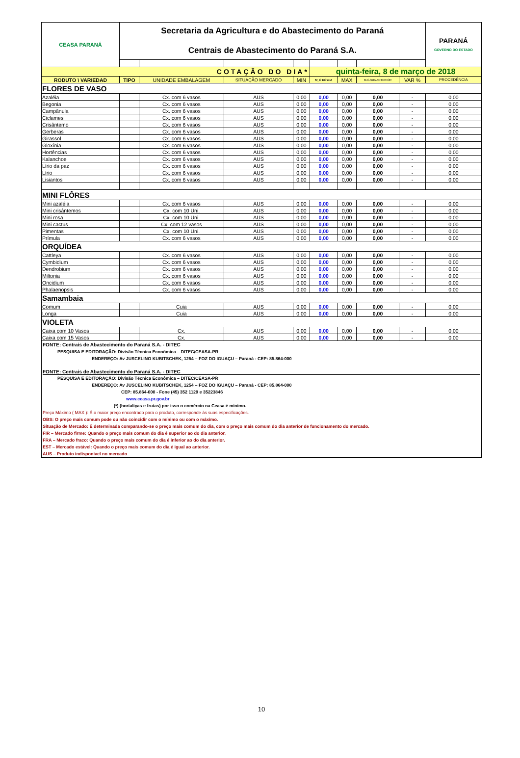| CEASA PARANÁ | Secretaria da Agricultura e do Abastecimento do Paraná Centrais de Abastecimento do Paraná S.A. | | | | | | | | PARANÁ GOVERNO DO ESTADO |
| COTAÇÃO DO DIA* | | | | | quinta-feira, 8 de março de 2018 | | | | |
| RODUTO \ VARIEDAD | TIPO | UNIDADE EMBALAGEM | SITUAÇÃO MERCADO | MIN | M_C DO DIA | MAX | M.C./DIA ANTERIOR | VAR % | PROCEDÊNCIA |
| FLORES DE VASO | | | | | | | | | |
| Azaléia | | Cx. com 6 vasos | AUS | 0,00 | 0,00 | 0,00 | 0,00 | - | 0,00 |
| Begonia | | Cx. com 6 vasos | AUS | 0,00 | 0,00 | 0,00 | 0,00 | - | 0,00 |
| Campânula | | Cx. com 6 vasos | AUS | 0,00 | 0,00 | 0,00 | 0,00 | - | 0,00 |
| Ciclames | | Cx. com 6 vasos | AUS | 0,00 | 0,00 | 0,00 | 0,00 | - | 0,00 |
| Crisântemo | | Cx. com 6 vasos | AUS | 0,00 | 0,00 | 0,00 | 0,00 | - | 0,00 |
| Gerberas | | Cx. com 6 vasos | AUS | 0,00 | 0,00 | 0,00 | 0,00 | - | 0,00 |
| Girassol | | Cx. com 6 vasos | AUS | 0,00 | 0,00 | 0,00 | 0,00 | - | 0,00 |
| Gloxínia | | Cx. com 6 vasos | AUS | 0,00 | 0,00 | 0,00 | 0,00 | - | 0,00 |
| Hortências | | Cx. com 6 vasos | AUS | 0,00 | 0,00 | 0,00 | 0,00 | - | 0,00 |
| Kalanchoe | | Cx. com 6 vasos | AUS | 0,00 | 0,00 | 0,00 | 0,00 | - | 0,00 |
| Lírio da paz | | Cx. com 6 vasos | AUS | 0,00 | 0,00 | 0,00 | 0,00 | - | 0,00 |
| Lírio | | Cx. com 6 vasos | AUS | 0,00 | 0,00 | 0,00 | 0,00 | - | 0,00 |
| Lisiantos | | Cx. com 6 vasos | AUS | 0,00 | 0,00 | 0,00 | 0,00 | - | 0,00 |
| MINI FLÔRES | | | | | | | | | |
| Mini azaléia | | Cx. com 6 vasos | AUS | 0,00 | 0,00 | 0,00 | 0,00 | - | 0,00 |
| Mini crisântemos | | Cx. com 10 Uni. | AUS | 0,00 | 0,00 | 0,00 | 0,00 | - | 0,00 |
| Mini rosa | | Cx. com 10 Uni. | AUS | 0,00 | 0,00 | 0,00 | 0,00 | - | 0,00 |
| Mini cactus | | Cx. com 12 vasos | AUS | 0,00 | 0,00 | 0,00 | 0,00 | - | 0,00 |
| Pimentas | | Cx. com 10 Uni. | AUS | 0,00 | 0,00 | 0,00 | 0,00 | - | 0,00 |
| Prímula | | Cx. com 6 vasos | AUS | 0,00 | 0,00 | 0,00 | 0,00 | - | 0,00 |
| ORQUÍDEA | | | | | | | | | |
| Cattleya | | Cx. com 6 vasos | AUS | 0,00 | 0,00 | 0,00 | 0,00 | - | 0,00 |
| Cymbidium | | Cx. com 6 vasos | AUS | 0,00 | 0,00 | 0,00 | 0,00 | - | 0,00 |
| Dendrobium | | Cx. com 6 vasos | AUS | 0,00 | 0,00 | 0,00 | 0,00 | - | 0,00 |
| Miltonia | | Cx. com 6 vasos | AUS | 0,00 | 0,00 | 0,00 | 0,00 | - | 0,00 |
| Oncidium | | Cx. com 6 vasos | AUS | 0,00 | 0,00 | 0,00 | 0,00 | - | 0,00 |
| Phalaenopsis | | Cx. com 6 vasos | AUS | 0,00 | 0,00 | 0,00 | 0,00 | - | 0,00 |
| Samambaia | | | | | | | | | |
| Comum | | Cuia | AUS | 0,00 | 0,00 | 0,00 | 0,00 | - | 0,00 |
| Longa | | Cuia | AUS | 0,00 | 0,00 | 0,00 | 0,00 | - | 0,00 |
| VIOLETA | | | | | | | | | |
| Caixa com 10 Vasos | | Cx. | AUS | 0,00 | 0,00 | 0,00 | 0,00 | - | 0,00 |
| Caixa com 15 Vasos | | Cx. | AUS | 0,00 | 0,00 | 0,00 | 0,00 | - | 0,00 |
FONTE: Centrais de Abastecimento do Paraná S.A. - DITEC
PESQUISA E EDITORAÇÃO: Divisão Técnica Econômica – DITEC/CEASA-PR
ENDEREÇO: Av JUSCELINO KUBITSCHEK, 1254 – FOZ DO IGUAÇU – Paraná - CEP: 85.864-000
FONTE: Centrais de Abastecimento do Paraná S.A. - DITEC
PESQUISA E EDITORAÇÃO: Divisão Técnica Econômica – DITEC/CEASA-PR
ENDEREÇO: Av JUSCELINO KUBITSCHEK, 1254 – FOZ DO IGUAÇU – Paraná - CEP: 85.864-000
CEP: 85.864-000 - Fone (45) 352 1129 e 35223846
www.ceasa.pr.gov.br
(*) (hortaliças e frutas) por isso o comércio na Ceasa é mínimo.
Preço Máximo ( MAX ): É o maior preço encontrado para o produto, corresponde às suas especificações.
OBS: O preço mais comum pode ou não coincidir com o mínimo ou com o máximo.
Situação de Mercado: É determinada comparando-se o preço mais comum do dia, com o preço mais comum do dia anterior de funcionamento do mercado.
FIR – Mercado firme: Quando o preço mais comum do dia é superior ao do dia anterior.
FRA – Mercado fraco: Quando o preço mais comum do dia é inferior ao do dia anterior.
EST – Mercado estável: Quando o preço mais comum do dia é igual ao anterior.
AUS – Produto indisponível no mercado
10